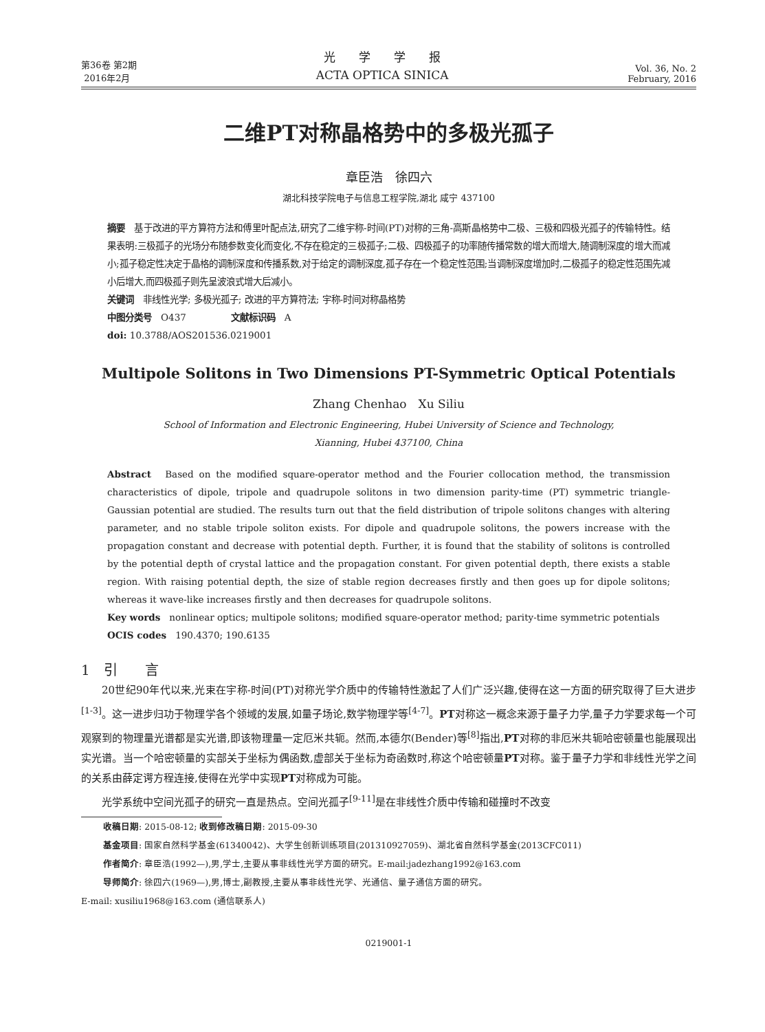第36卷 第2期
2016年2月
光　　学　　学　　报
ACTA OPTICA SINICA
Vol. 36, No. 2
February, 2016
二维PT对称晶格势中的多极光孤子
章臣浩　徐四六
湖北科技学院电子与信息工程学院,湖北 咸宁 437100
摘要　基于改进的平方算符方法和傅里叶配点法,研究了二维宇称-时间(PT)对称的三角-高斯晶格势中二极、三极和四极光孤子的传输特性。结果表明:三极孤子的光场分布随参数变化而变化,不存在稳定的三极孤子;二极、四极孤子的功率随传播常数的增大而增大,随调制深度的增大而减小;孤子稳定性决定于晶格的调制深度和传播系数,对于给定的调制深度,孤子存在一个稳定性范围;当调制深度增加时,二极孤子的稳定性范围先减小后增大,而四极孤子则先呈波浪式增大后减小。
关键词　非线性光学; 多极光孤子; 改进的平方算符法; 宇称-时间对称晶格势
中图分类号　O437　　　　　文献标识码　A
doi: 10.3788/AOS201536.0219001
Multipole Solitons in Two Dimensions PT-Symmetric Optical Potentials
Zhang Chenhao　Xu Siliu
School of Information and Electronic Engineering, Hubei University of Science and Technology,
Xianning, Hubei 437100, China
Abstract　Based on the modified square-operator method and the Fourier collocation method, the transmission characteristics of dipole, tripole and quadrupole solitons in two dimension parity-time (PT) symmetric triangle-Gaussian potential are studied. The results turn out that the field distribution of tripole solitons changes with altering parameter, and no stable tripole soliton exists. For dipole and quadrupole solitons, the powers increase with the propagation constant and decrease with potential depth. Further, it is found that the stability of solitons is controlled by the potential depth of crystal lattice and the propagation constant. For given potential depth, there exists a stable region. With raising potential depth, the size of stable region decreases firstly and then goes up for dipole solitons; whereas it wave-like increases firstly and then decreases for quadrupole solitons.
Key words　nonlinear optics; multipole solitons; modified square-operator method; parity-time symmetric potentials
OCIS codes　190.4370; 190.6135
1　引　　言
20世纪90年代以来,光束在宇称-时间(PT)对称光学介质中的传输特性激起了人们广泛兴趣,使得在这一方面的研究取得了巨大进步<sup>[1-3]</sup>。这一进步归功于物理学各个领域的发展,如量子场论,数学物理学等<sup>[4-7]</sup>。PT对称这一概念来源于量子力学,量子力学要求每一个可观察到的物理量光谱都是实光谱,即该物理量一定厄米共轭。然而,本德尔(Bender)等<sup>[8]</sup>指出,PT对称的非厄米共轭哈密顿量也能展现出实光谱。当一个哈密顿量的实部关于坐标为偶函数,虚部关于坐标为奇函数时,称这个哈密顿量PT对称。鉴于量子力学和非线性光学之间的关系由薛定谔方程连接,使得在光学中实现PT对称成为可能。
光学系统中空间光孤子的研究一直是热点。空间光孤子<sup>[9-11]</sup>是在非线性介质中传输和碰撞时不改变
收稿日期: 2015-08-12; 收到修改稿日期: 2015-09-30
基金项目: 国家自然科学基金(61340042)、大学生创新训练项目(201310927059)、湖北省自然科学基金(2013CFC011)
作者简介: 章臣浩(1992—),男,学士,主要从事非线性光学方面的研究。E-mail:jadezhang1992@163.com
导师简介: 徐四六(1969—),男,博士,副教授,主要从事非线性光学、光通信、量子通信方面的研究。
E-mail: xusiliu1968@163.com (通信联系人)
0219001-1